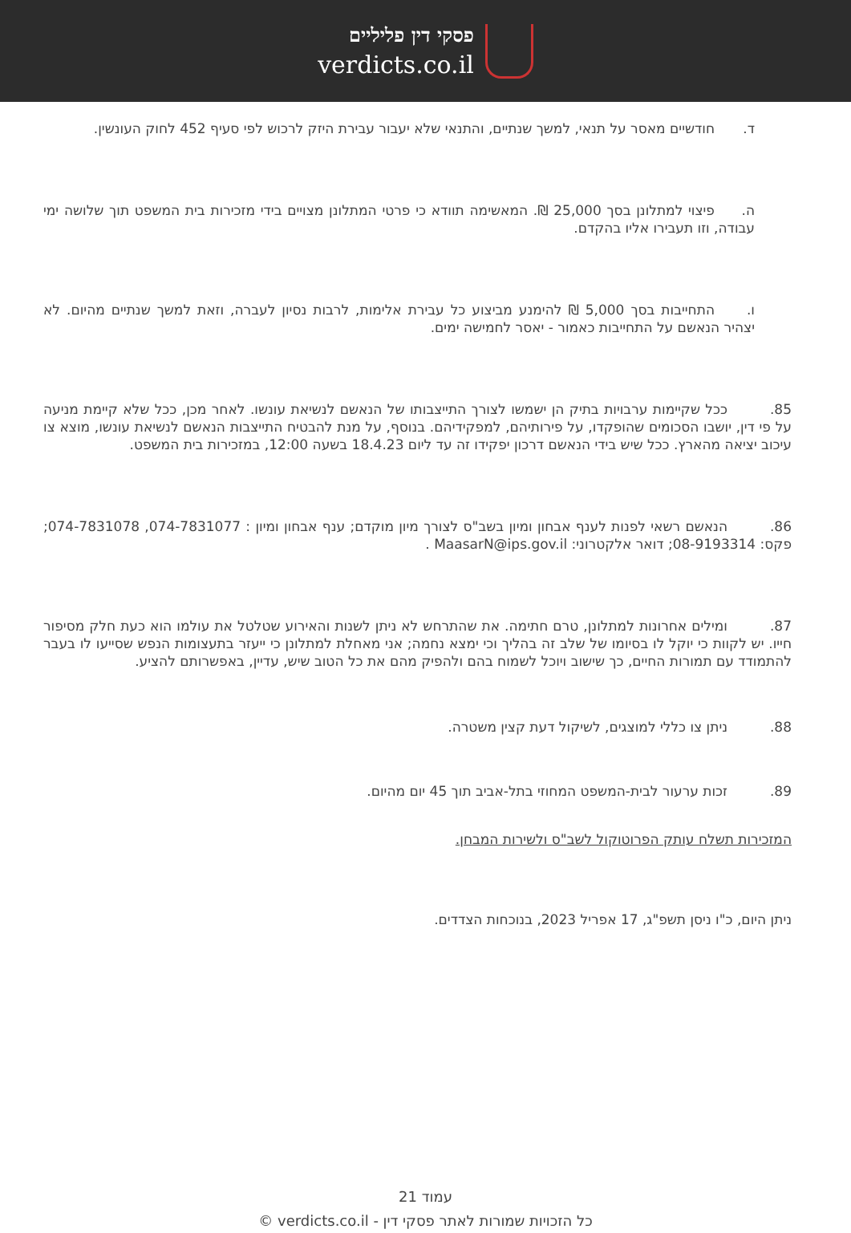פסקי דין פליליים
verdicts.co.il
ד. חודשיים מאסר על תנאי, למשך שנתיים, והתנאי שלא יעבור עבירת היזק לרכוש לפי סעיף 452 לחוק העונשין.
ה. פיצוי למתלונן בסך 25,000 ₪. המאשימה תוודא כי פרטי המתלונן מצויים בידי מזכירות בית המשפט תוך שלושה ימי עבודה, וזו תעבירו אליו בהקדם.
ו. התחייבות בסך 5,000 ₪ להימנע מביצוע כל עבירת אלימות, לרבות נסיון לעברה, וזאת למשך שנתיים מהיום. לא יצהיר הנאשם על התחייבות כאמור - יאסר לחמישה ימים.
85. ככל שקיימות ערבויות בתיק הן ישמשו לצורך התייצבותו של הנאשם לנשיאת עונשו. לאחר מכן, ככל שלא קיימת מניעה על פי דין, יושבו הסכומים שהופקדו, על פירותיהם, למפקידיהם. בנוסף, על מנת להבטיח התייצבות הנאשם לנשיאת עונשו, מוצא צו עיכוב יציאה מהארץ. ככל שיש בידי הנאשם דרכון יפקידו זה עד ליום 18.4.23 בשעה 12:00, במזכירות בית המשפט.
86. הנאשם רשאי לפנות לענף אבחון ומיון בשב"ס לצורך מיון מוקדם; ענף אבחון ומיון : 074-7831077, 074-7831078; פקס: 08-9193314; דואר אלקטרוני: MaasarN@ips.gov.il .
87. ומילים אחרונות למתלונן, טרם חתימה. את שהתרחש לא ניתן לשנות והאירוע שטלטל את עולמו הוא כעת חלק מסיפור חייו. יש לקוות כי יוקל לו בסיומו של שלב זה בהליך וכי ימצא נחמה; אני מאחלת למתלונן כי ייעזר בתעצומות הנפש שסייעו לו בעבר להתמודד עם תמורות החיים, כך שישוב ויוכל לשמוח בהם ולהפיק מהם את כל הטוב שיש, עדיין, באפשרותם להציע.
88. ניתן צו כללי למוצגים, לשיקול דעת קצין משטרה.
89. זכות ערעור לבית-המשפט המחוזי בתל-אביב תוך 45 יום מהיום.
המזכירות תשלח עותק הפרוטוקול לשב"ס ולשירות המבחן.
ניתן היום, כ"ו ניסן תשפ"ג, 17 אפריל 2023, בנוכחות הצדדים.
עמוד 21
כל הזכויות שמורות לאתר פסקי דין - verdicts.co.il ©